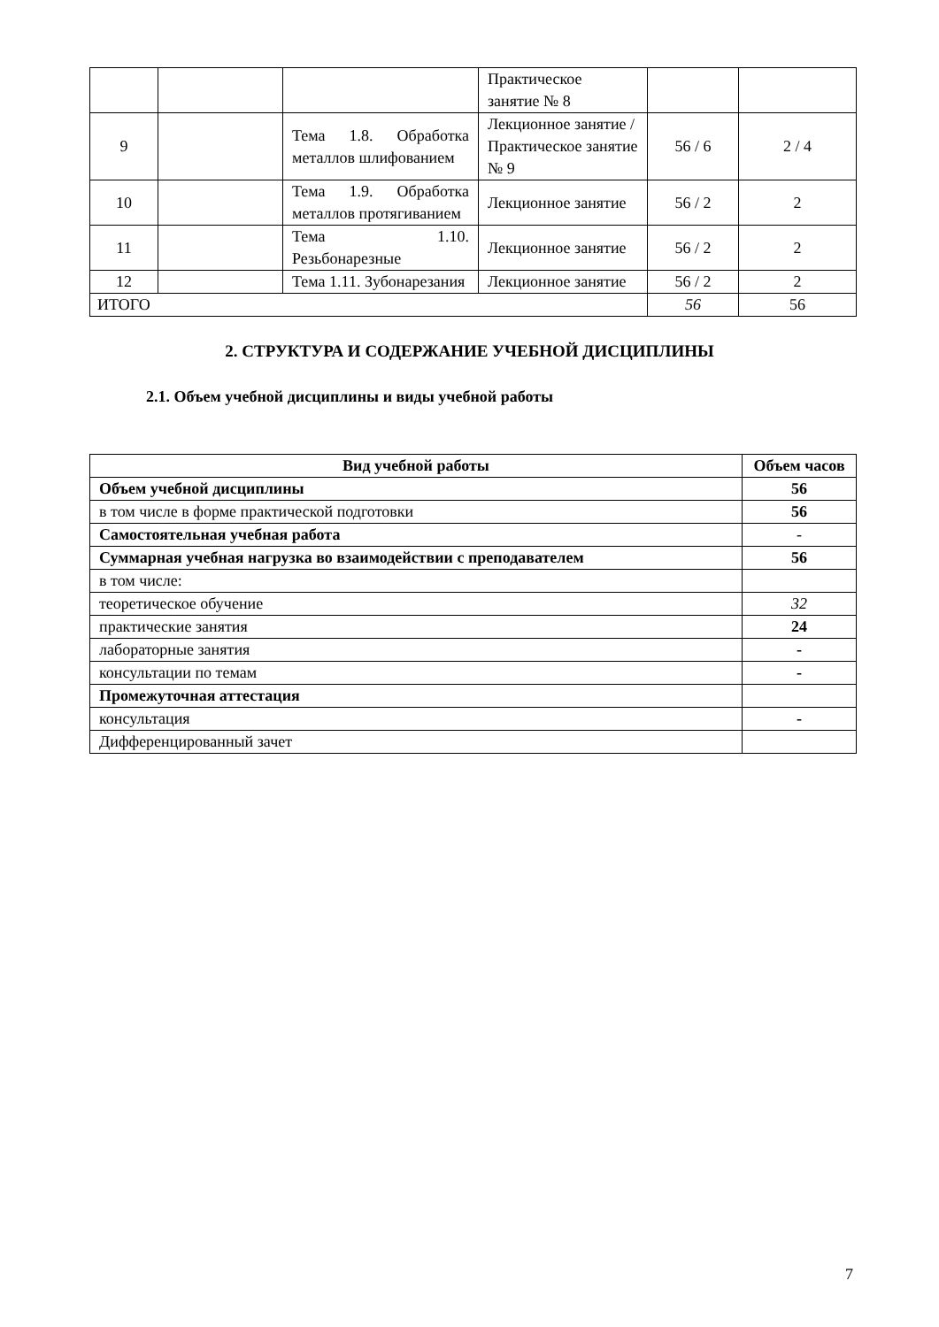| | | | Практическое занятие № 8 | | |
| 9 | | Тема 1.8. Обработка металлов шлифованием | Лекционное занятие / Практическое занятие № 9 | 56 / 6 | 2 / 4 |
| 10 | | Тема 1.9. Обработка металлов протягиванием | Лекционное занятие | 56 / 2 | 2 |
| 11 | | Тема 1.10. Резьбонарезные | Лекционное занятие | 56 / 2 | 2 |
| 12 | | Тема 1.11. Зубонарезания | Лекционное занятие | 56 / 2 | 2 |
| ИТОГО | | | | 56 | 56 |
2. СТРУКТУРА И СОДЕРЖАНИЕ УЧЕБНОЙ ДИСЦИПЛИНЫ
2.1. Объем учебной дисциплины и виды учебной работы
| Вид учебной работы | Объем часов |
| --- | --- |
| Объем учебной дисциплины | 56 |
| в том числе в форме практической подготовки | 56 |
| Самостоятельная учебная работа | - |
| Суммарная учебная нагрузка во взаимодействии с преподавателем | 56 |
| в том числе: | |
| теоретическое обучение | 32 |
| практические занятия | 24 |
| лабораторные занятия | - |
| консультации по темам | - |
| Промежуточная аттестация | |
| консультация | - |
| Дифференцированный зачет | |
7